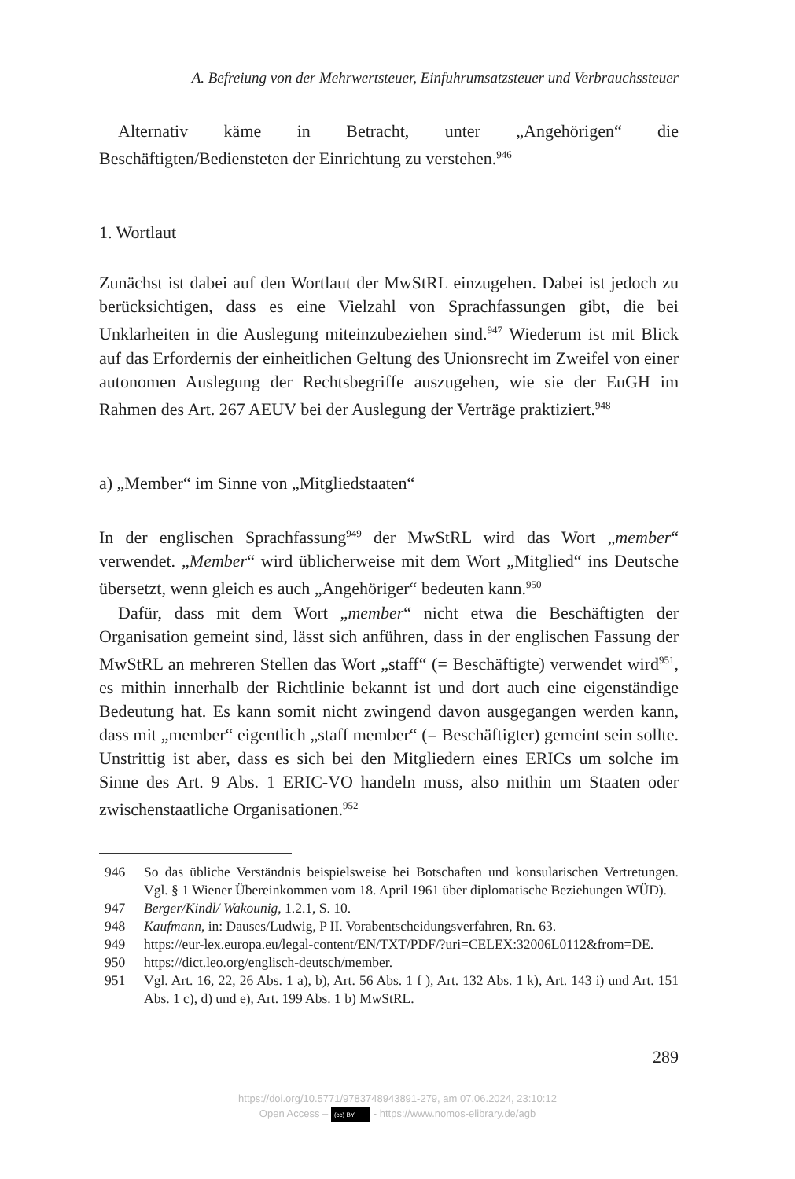A. Befreiung von der Mehrwertsteuer, Einfuhrumsatzsteuer und Verbrauchssteuer
Alternativ käme in Betracht, unter „Angehörigen“ die Beschäftigten/Bediensteten der Einrichtung zu verstehen.<sup>946</sup>
1. Wortlaut
Zunächst ist dabei auf den Wortlaut der MwStRL einzugehen. Dabei ist jedoch zu berücksichtigen, dass es eine Vielzahl von Sprachfassungen gibt, die bei Unklarheiten in die Auslegung miteinzubeziehen sind.<sup>947</sup> Wiederum ist mit Blick auf das Erfordernis der einheitlichen Geltung des Unionsrecht im Zweifel von einer autonomen Auslegung der Rechtsbegriffe auszugehen, wie sie der EuGH im Rahmen des Art. 267 AEUV bei der Auslegung der Verträge praktiziert.<sup>948</sup>
a) „Member“ im Sinne von „Mitgliedstaaten“
In der englischen Sprachfassung<sup>949</sup> der MwStRL wird das Wort „member“ verwendet. „Member“ wird üblicherweise mit dem Wort „Mitglied“ ins Deutsche übersetzt, wenn gleich es auch „Angehöriger“ bedeuten kann.<sup>950</sup>
Dafür, dass mit dem Wort „member“ nicht etwa die Beschäftigten der Organisation gemeint sind, lässt sich anführen, dass in der englischen Fassung der MwStRL an mehreren Stellen das Wort „staff“ (= Beschäftigte) verwendet wird<sup>951</sup>, es mithin innerhalb der Richtlinie bekannt ist und dort auch eine eigenständige Bedeutung hat. Es kann somit nicht zwingend davon ausgegangen werden kann, dass mit „member“ eigentlich „staff member“ (= Beschäftigter) gemeint sein sollte. Unstrittig ist aber, dass es sich bei den Mitgliedern eines ERICs um solche im Sinne des Art. 9 Abs. 1 ERIC-VO handeln muss, also mithin um Staaten oder zwischenstaatliche Organisationen.<sup>952</sup>
946 So das übliche Verständnis beispielsweise bei Botschaften und konsularischen Vertretungen. Vgl. § 1 Wiener Übereinkommen vom 18. April 1961 über diplomatische Beziehungen WÜD).
947 Berger/Kindl/ Wakounig, 1.2.1, S. 10.
948 Kaufmann, in: Dauses/Ludwig, P II. Vorabentscheidungsverfahren, Rn. 63.
949 https://eur-lex.europa.eu/legal-content/EN/TXT/PDF/?uri=CELEX:32006L0112&from=DE.
950 https://dict.leo.org/englisch-deutsch/member.
951 Vgl. Art. 16, 22, 26 Abs. 1 a), b), Art. 56 Abs. 1 f ), Art. 132 Abs. 1 k), Art. 143 i) und Art. 151 Abs. 1 c), d) und e), Art. 199 Abs. 1 b) MwStRL.
289
https://doi.org/10.5771/9783748943891-279, am 07.06.2024, 23:10:12
Open Access – (cc) BY - https://www.nomos-elibrary.de/agb